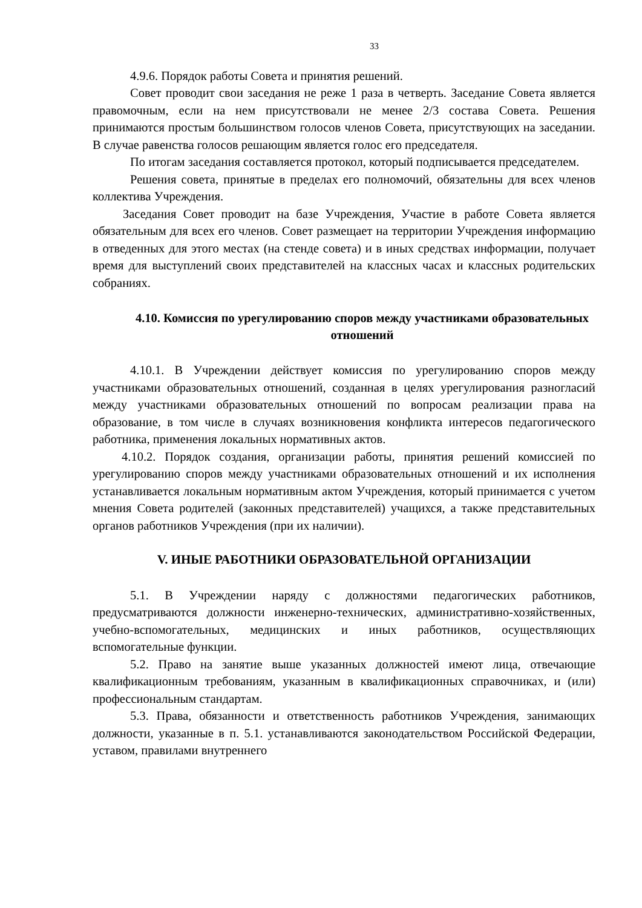33
4.9.6. Порядок работы Совета и принятия решений.
Совет проводит свои заседания не реже 1 раза в четверть. Заседание Совета является правомочным, если на нем присутствовали не менее 2/3 состава Совета. Решения принимаются простым большинством голосов членов Совета, присутствующих на заседании. В случае равенства голосов решающим является голос его председателя.
По итогам заседания составляется протокол, который подписывается председателем.
Решения совета, принятые в пределах его полномочий, обязательны для всех членов коллектива Учреждения.
Заседания Совет проводит на базе Учреждения, Участие в работе Совета является обязательным для всех его членов. Совет размещает на территории Учреждения информацию в отведенных для этого местах (на стенде совета) и в иных средствах информации, получает время для выступлений своих представителей на классных часах и классных родительских собраниях.
4.10. Комиссия по урегулированию споров между участниками образовательных отношений
4.10.1. В Учреждении действует комиссия по урегулированию споров между участниками образовательных отношений, созданная в целях урегулирования разногласий между участниками образовательных отношений по вопросам реализации права на образование, в том числе в случаях возникновения конфликта интересов педагогического работника, применения локальных нормативных актов.
4.10.2. Порядок создания, организации работы, принятия решений комиссией по урегулированию споров между участниками образовательных отношений и их исполнения устанавливается локальным нормативным актом Учреждения, который принимается с учетом мнения Совета родителей (законных представителей) учащихся, а также представительных органов работников Учреждения (при их наличии).
V. ИНЫЕ РАБОТНИКИ ОБРАЗОВАТЕЛЬНОЙ ОРГАНИЗАЦИИ
5.1. В Учреждении наряду с должностями педагогических работников, предусматриваются должности инженерно-технических, административно-хозяйственных, учебно-вспомогательных, медицинских и иных работников, осуществляющих вспомогательные функции.
5.2. Право на занятие выше указанных должностей имеют лица, отвечающие квалификационным требованиям, указанным в квалификационных справочниках, и (или) профессиональным стандартам.
5.3. Права, обязанности и ответственность работников Учреждения, занимающих должности, указанные в п. 5.1. устанавливаются законодательством Российской Федерации, уставом, правилами внутреннего